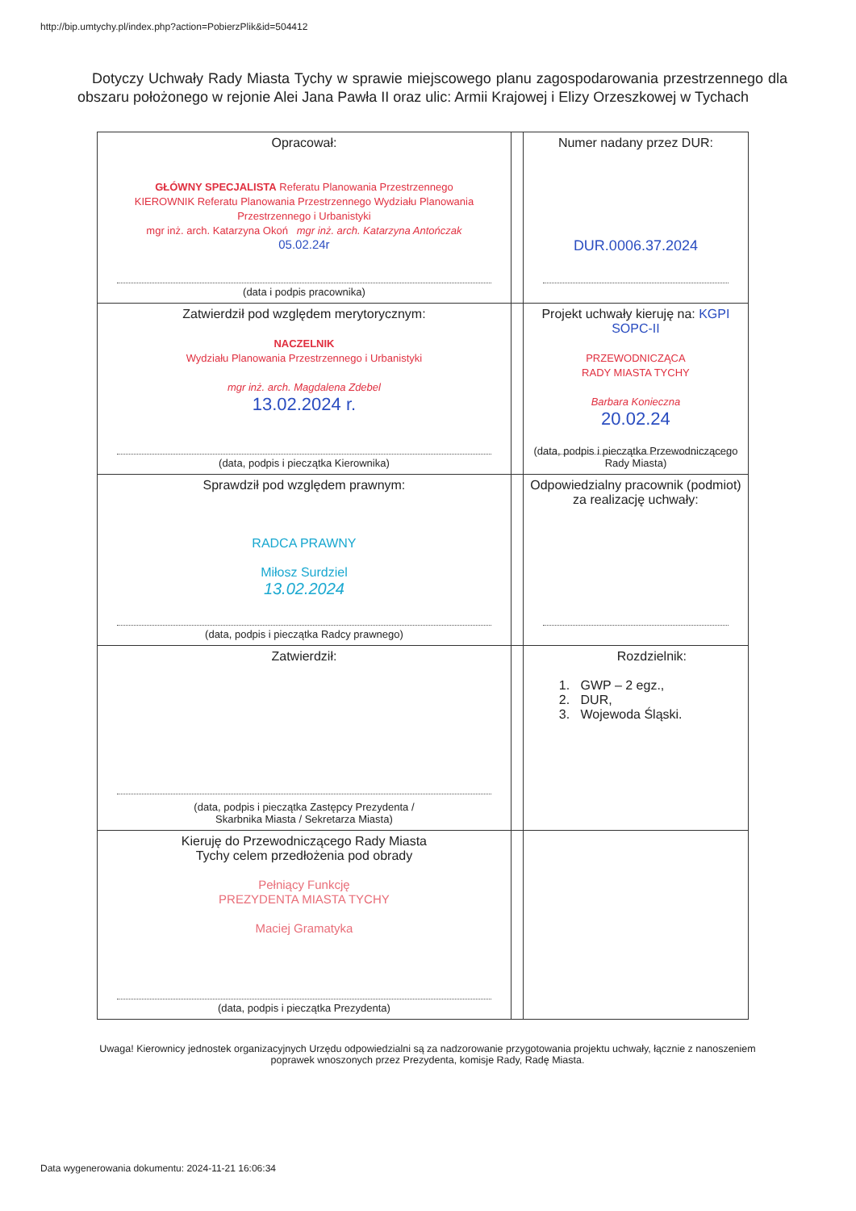http://bip.umtychy.pl/index.php?action=PobierzPlik&id=504412
Dotyczy Uchwały Rady Miasta Tychy w sprawie miejscowego planu zagospodarowania przestrzennego dla obszaru położonego w rejonie Alei Jana Pawła II oraz ulic: Armii Krajowej i Elizy Orzeszkowej w Tychach
| Opracował: GŁÓWNY SPECJALISTA Referatu Planowania Przestrzennego KIEROWNIK Referatu Planowania Przestrzennego Wydziału Planowania Przestrzennego i Urbanistyki mgr inż. arch. Katarzyna Okoń mgr inż. arch. Katarzyna Antończak 05.02.24r (data i podpis pracownika) | | Numer nadany przez DUR: DUR.0006.37.2024 |
| Zatwierdził pod względem merytorycznym: NACZELNIK Wydziału Planowania Przestrzennego i Urbanistyki mgr inż. arch. Magdalena Zdebel 13.02.2024 r. (data, podpis i pieczątka Kierownika) | | Projekt uchwały kieruję na: KGPI SOPC-II PRZEWODNICZĄCA RADY MIASTA TYCHY Barbara Konieczna 20.02.24 (data, podpis i pieczątka Przewodniczącego Rady Miasta) |
| Sprawdził pod względem prawnym: RADCA PRAWNY Miłosz Surdziel 13.02.2024 (data, podpis i pieczątka Radcy prawnego) | | Odpowiedzialny pracownik (podmiot) za realizację uchwały: |
| Zatwierdził: (data, podpis i pieczątka Zastępcy Prezydenta / Skarbnika Miasta / Sekretarza Miasta) | | Rozdzielnik: 1. GWP – 2 egz., 2. DUR, 3. Wojewoda Śląski. |
| Kieruję do Przewodniczącego Rady Miasta Tychy celem przedłożenia pod obrady Pełniący Funkcję PREZYDENTA MIASTA TYCHY Maciej Gramatyka (data, podpis i pieczątka Prezydenta) | | |
Uwaga! Kierownicy jednostek organizacyjnych Urzędu odpowiedzialni są za nadzorowanie przygotowania projektu uchwały, łącznie z nanoszeniem poprawek wnoszonych przez Prezydenta, komisje Rady, Radę Miasta.
Data wygenerowania dokumentu: 2024-11-21 16:06:34